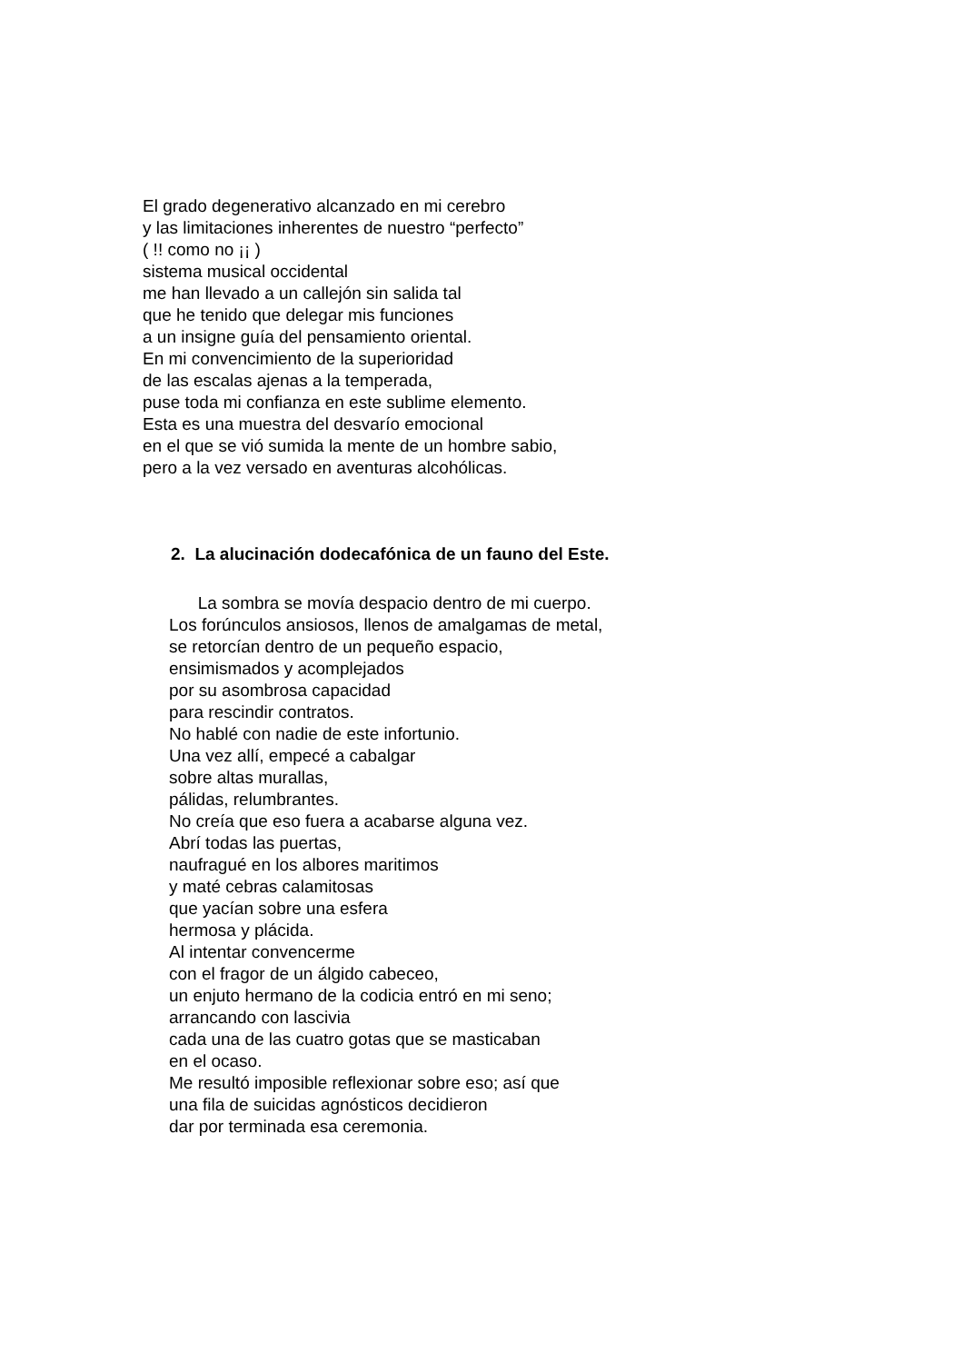El grado degenerativo alcanzado en mi cerebro
y las limitaciones inherentes de nuestro “perfecto”
( !! como no ¡¡ )
sistema musical occidental
me han llevado a un callejón sin salida tal
que he tenido que delegar mis funciones
a un insigne guía del pensamiento oriental.
En mi convencimiento de la superioridad
de las escalas ajenas a la temperada,
puse toda mi confianza en este sublime elemento.
Esta es una muestra del desvarío emocional
en el que se vió sumida la mente de un hombre sabio,
pero a la vez versado en aventuras alcohólicas.
2. La alucinación dodecafónica de un fauno del Este.
La sombra se movía despacio dentro de mi cuerpo.
Los forúnculos ansiosos, llenos de amalgamas de metal,
se retorcían dentro de un pequeño espacio,
ensimismados y acomplejados
por su asombrosa capacidad
para rescindir contratos.
No hablé con nadie de este infortunio.
Una vez allí, empecé a cabalgar
sobre altas murallas,
pálidas, relumbrantes.
No creía que eso fuera a acabarse alguna vez.
Abrí todas las puertas,
naufragué en los albores maritimos
y maté cebras calamitosas
que yacían sobre una esfera
hermosa y plácida.
Al intentar convencerme
con el fragor de un álgido cabeceo,
un enjuto hermano de la codicia entró en mi seno;
arrancando con lascivia
cada una de las cuatro gotas que se masticaban
en el ocaso.
Me resultó imposible reflexionar sobre eso; así que
una fila de suicidas agnósticos decidieron
dar por terminada esa ceremonia.